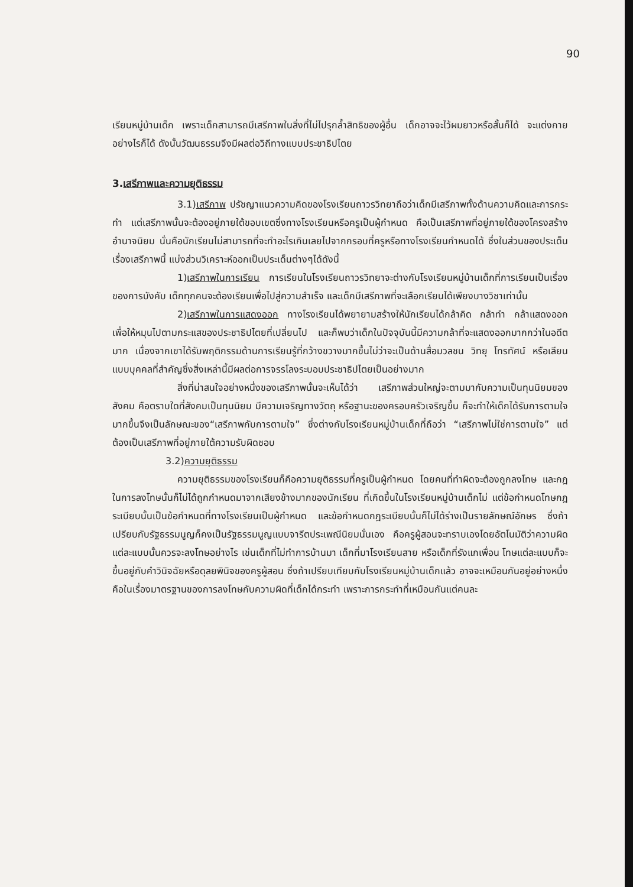90
เรียนหมู่บ้านเด็ก เพราะเด็กสามารถมีเสรีภาพในสิ่งที่ไม่ไปรุกล้ำสิทธิของผู้อื่น เด็กอาจจะไว้ผมยาวหรือสั้นก็ได้ จะแต่งกายอย่างไรก็ได้ ดังนั้นวัฒนธรรมจึงมีผลต่อวิถีทางแบบประชาธิปไตย
3.เสรีภาพและความยุติธรรม
3.1)เสรีภาพ ปรัชญาแนวความคิดของโรงเรียนถาวรวิทยาถือว่าเด็กมีเสรีภาพทั้งด้านความคิดและการกระทำ แต่เสรีภาพนั้นจะต้องอยู่ภายใต้ขอบเขตซึ่งทางโรงเรียนหรือครูเป็นผู้กำหนด คือเป็นเสรีภาพที่อยู่ภายใต้ของโครงสร้างอำนาจนิยม นั่นคือนักเรียนไม่สามารถที่จะทำอะไรเกินเลยไปจากกรอบที่ครูหรือทางโรงเรียนกำหนดได้ ซึ่งในส่วนของประเด็นเรื่องเสรีภาพนี้ แบ่งส่วนวิเคราะห์ออกเป็นประเด็นต่างๆได้ดังนี้
1)เสรีภาพในการเรียน การเรียนในโรงเรียนถาวรวิทยาจะต่างกับโรงเรียนหมู่บ้านเด็กที่การเรียนเป็นเรื่องของการบังคับ เด็กทุกคนจะต้องเรียนเพื่อไปสู่ความสำเร็จ และเด็กมีเสรีภาพที่จะเลือกเรียนได้เพียงบางวิชาเท่านั้น
2)เสรีภาพในการแสดงออก ทางโรงเรียนได้พยายามสร้างให้นักเรียนได้กล้าคิด กล้าทำ กล้าแสดงออก เพื่อให้หมุนไปตามกระแสของประชาธิปไตยที่เปลี่ยนไป และก็พบว่าเด็กในปัจจุบันนี้มีความกล้าที่จะแสดงออกมากกว่าในอดีตมาก เนื่องจากเขาได้รับพฤติกรรมด้านการเรียนรู้ที่กว้างขวางมากขึ้นไม่ว่าจะเป็นด้านสื่อมวลชน วิทยุ โทรทัศน์ หรือเลียนแบบบุคคลที่สำคัญซึ่งสิ่งเหล่านี้มีผลต่อการจรรโลงระบอบประชาธิปไตยเป็นอย่างมาก
สิ่งที่น่าสนใจอย่างหนึ่งของเสรีภาพนั้นจะเห็นได้ว่า เสรีภาพส่วนใหญ่จะตามมากับความเป็นทุนนิยมของสังคม คือตราบใดที่สังคมเป็นทุนนิยม มีความเจริญทางวัตถุ หรือฐานะของครอบครัวเจริญขึ้น ก็จะทำให้เด็กได้รับการตามใจมากขึ้นจึงเป็นลักษณะของ“เสรีภาพกับการตามใจ” ซึ่งต่างกับโรงเรียนหมู่บ้านเด็กที่ถือว่า “เสรีภาพไม่ใช่การตามใจ” แต่ต้องเป็นเสรีภาพที่อยู่ภายใต้ความรับผิดชอบ
3.2)ความยุติธรรม
ความยุติธรรมของโรงเรียนก็คือความยุติธรรมที่ครูเป็นผู้กำหนด โดยคนที่ทำผิดจะต้องถูกลงโทษ และกฎในการลงโทษนั้นก็ไม่ได้ถูกกำหนดมาจากเสียงข้างมากของนักเรียน ที่เกิดขึ้นในโรงเรียนหมู่บ้านเด็กไม่ แต่ข้อกำหนดโทษกฎระเบียบนั้นเป็นข้อกำหนดที่ทางโรงเรียนเป็นผู้กำหนด และข้อกำหนดกฎระเบียบนั้นก็ไม่ได้ร่างเป็นรายลักษณ์อักษร ซึ่งถ้าเปรียบกับรัฐธรรมนูญก็คงเป็นรัฐธรรมนูญแบบจารีตประเพณีนิยมนั่นเอง คือครูผู้สอนจะทราบเองโดยอัตโนมัติว่าความผิดแต่ละแบบนั้นควรจะลงโทษอย่างไร เช่นเด็กที่ไม่ทำการบ้านมา เด็กที่มาโรงเรียนสาย หรือเด็กที่รังแกเพื่อน โทษแต่ละแบบก็จะขึ้นอยู่กับคำวินิจฉัยหรือดุลยพินิจของครูผู้สอน ซึ่งถ้าเปรียบเทียบกับโรงเรียนหมู่บ้านเด็กแล้ว อาจจะเหมือนกันอยู่อย่างหนึ่งคือในเรื่องมาตรฐานของการลงโทษกับความผิดที่เด็กได้กระทำ เพราะการกระทำที่เหมือนกันแต่คนละ